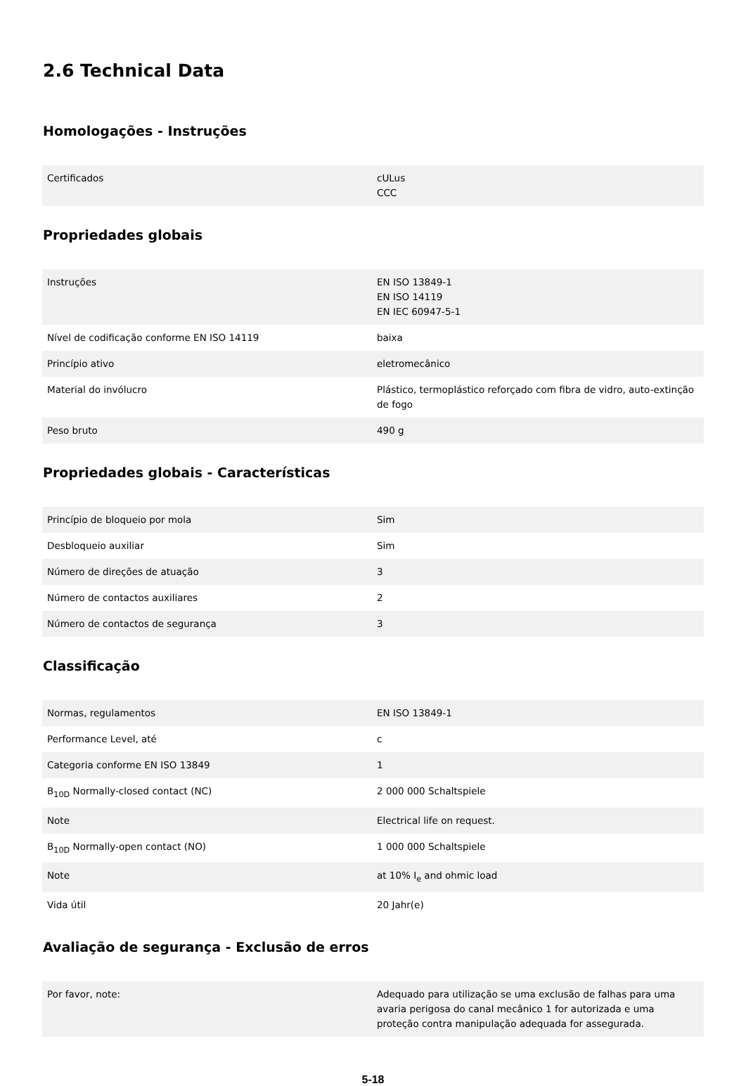2.6 Technical Data
Homologações - Instruções
| Certificados | cULus CCC |
Propriedades globais
| Instruções | EN ISO 13849-1 EN ISO 14119 EN IEC 60947-5-1 |
| Nível de codificação conforme EN ISO 14119 | baixa |
| Princípio ativo | eletromecânico |
| Material do invólucro | Plástico, termoplástico reforçado com fibra de vidro, auto-extinção de fogo |
| Peso bruto | 490 g |
Propriedades globais - Características
| Princípio de bloqueio por mola | Sim |
| Desbloqueio auxiliar | Sim |
| Número de direções de atuação | 3 |
| Número de contactos auxiliares | 2 |
| Número de contactos de segurança | 3 |
Classificação
| Normas, regulamentos | EN ISO 13849-1 |
| Performance Level, até | c |
| Categoria conforme EN ISO 13849 | 1 |
| B<sub>10D</sub> Normally-closed contact (NC) | 2 000 000 Schaltspiele |
| Note | Electrical life on request. |
| B<sub>10D</sub> Normally-open contact (NO) | 1 000 000 Schaltspiele |
| Note | at 10% I<sub>e</sub> and ohmic load |
| Vida útil | 20 Jahr(e) |
Avaliação de segurança - Exclusão de erros
| Por favor, note: | Adequado para utilização se uma exclusão de falhas para uma avaria perigosa do canal mecânico 1 for autorizada e uma proteção contra manipulação adequada for assegurada. |
5-18